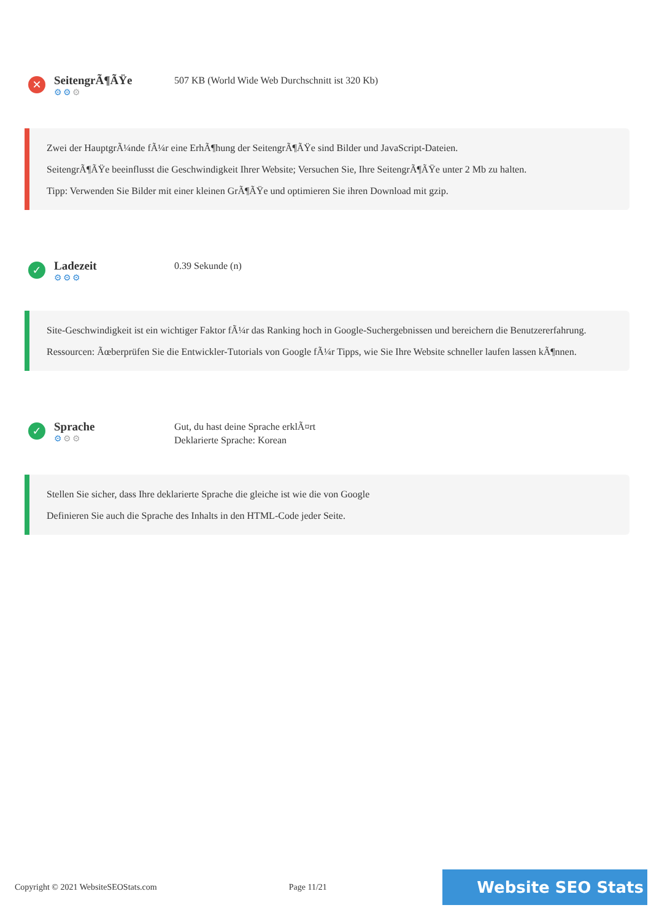✕
SeitengrÃ¶ÃŸe
⚙⚙⚙
507 KB (World Wide Web Durchschnitt ist 320 Kb)
Zwei der HauptgrÃ¼nde fÃ¼r eine ErhÃ¶hung der SeitengrÃ¶ÃŸe sind Bilder und JavaScript-Dateien.
SeitengrÃ¶ÃŸe beeinflusst die Geschwindigkeit Ihrer Website; Versuchen Sie, Ihre SeitengrÃ¶ÃŸe unter 2 Mb zu halten.
Tipp: Verwenden Sie Bilder mit einer kleinen GrÃ¶ÃŸe und optimieren Sie ihren Download mit gzip.
✓
Ladezeit
⚙⚙⚙
0.39 Sekunde (n)
Site-Geschwindigkeit ist ein wichtiger Faktor fÃ¼r das Ranking hoch in Google-Suchergebnissen und bereichern die Benutzererfahrung.
Ressourcen: Ãœberprüfen Sie die Entwickler-Tutorials von Google fÃ¼r Tipps, wie Sie Ihre Website schneller laufen lassen kÃ¶nnen.
✓
Sprache
⚙⚙⚙
Gut, du hast deine Sprache erklÃ¤rt
Deklarierte Sprache: Korean
Stellen Sie sicher, dass Ihre deklarierte Sprache die gleiche ist wie die von Google
Definieren Sie auch die Sprache des Inhalts in den HTML-Code jeder Seite.
Copyright © 2021 WebsiteSEOStats.com Page 11/21
Website SEO Stats